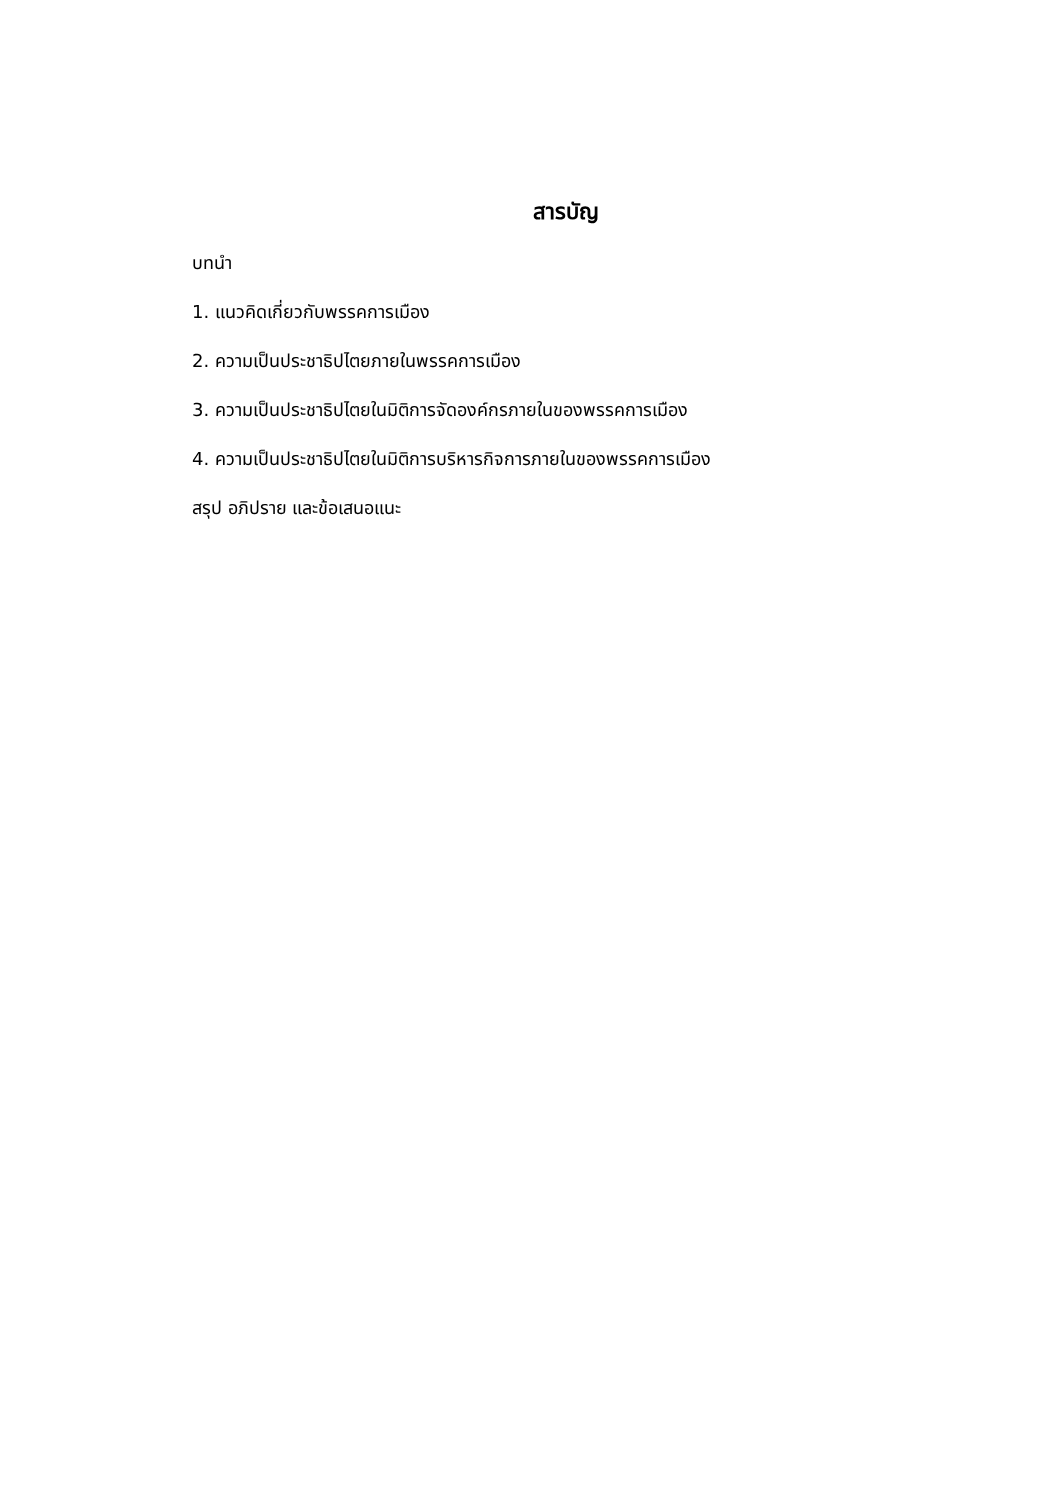สารบัญ
บทนำ
1. แนวคิดเกี่ยวกับพรรคการเมือง
2. ความเป็นประชาธิปไตยภายในพรรคการเมือง
3. ความเป็นประชาธิปไตยในมิติการจัดองค์กรภายในของพรรคการเมือง
4. ความเป็นประชาธิปไตยในมิติการบริหารกิจการภายในของพรรคการเมือง
สรุป อภิปราย และข้อเสนอแนะ